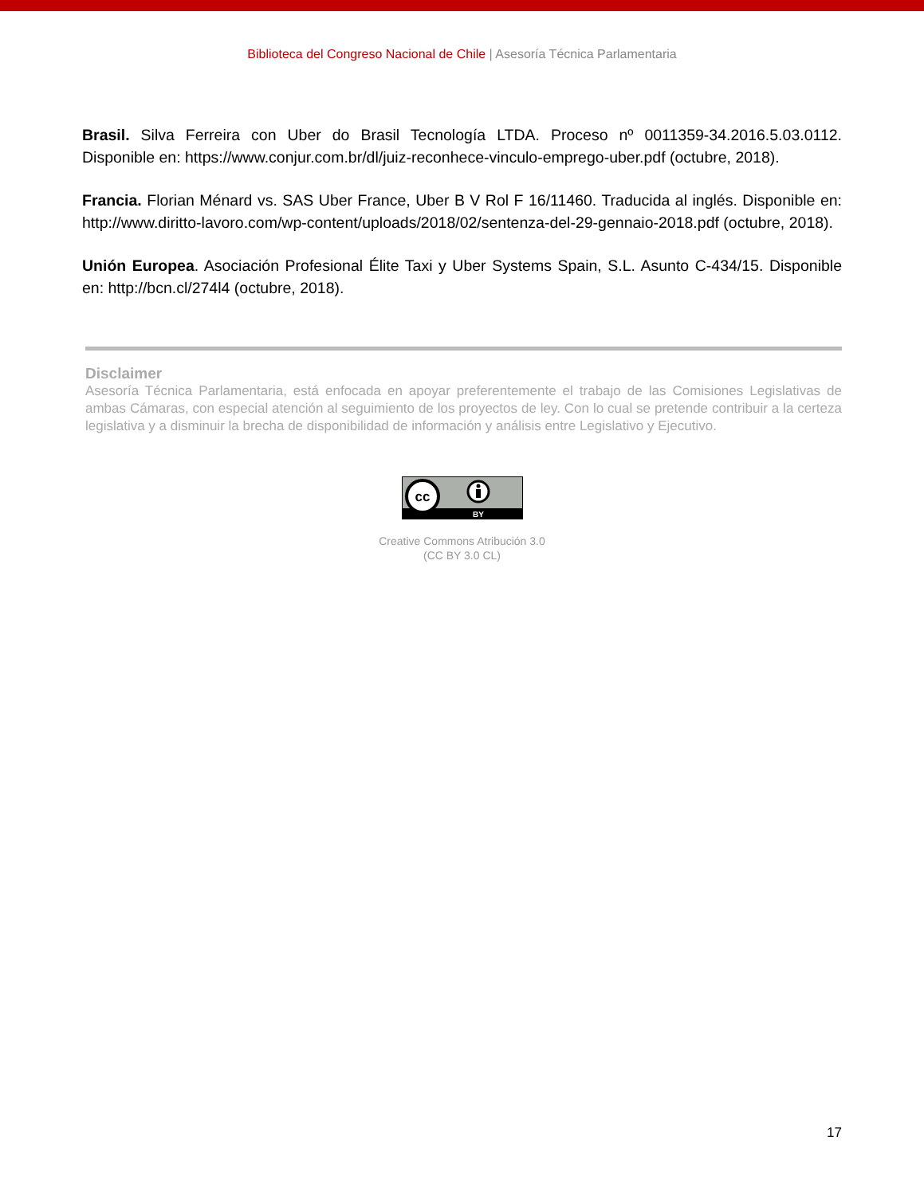Biblioteca del Congreso Nacional de Chile | Asesoría Técnica Parlamentaria
Brasil. Silva Ferreira con Uber do Brasil Tecnología LTDA. Proceso nº 0011359-34.2016.5.03.0112. Disponible en: https://www.conjur.com.br/dl/juiz-reconhece-vinculo-emprego-uber.pdf (octubre, 2018).
Francia. Florian Ménard vs. SAS Uber France, Uber B V Rol F 16/11460. Traducida al inglés. Disponible en: http://www.diritto-lavoro.com/wp-content/uploads/2018/02/sentenza-del-29-gennaio-2018.pdf (octubre, 2018).
Unión Europea. Asociación Profesional Élite Taxi y Uber Systems Spain, S.L. Asunto C-434/15. Disponible en: http://bcn.cl/274l4 (octubre, 2018).
Disclaimer
Asesoría Técnica Parlamentaria, está enfocada en apoyar preferentemente el trabajo de las Comisiones Legislativas de ambas Cámaras, con especial atención al seguimiento de los proyectos de ley. Con lo cual se pretende contribuir a la certeza legislativa y a disminuir la brecha de disponibilidad de información y análisis entre Legislativo y Ejecutivo.
cc
BY
Creative Commons Atribución 3.0
(CC BY 3.0 CL)
17